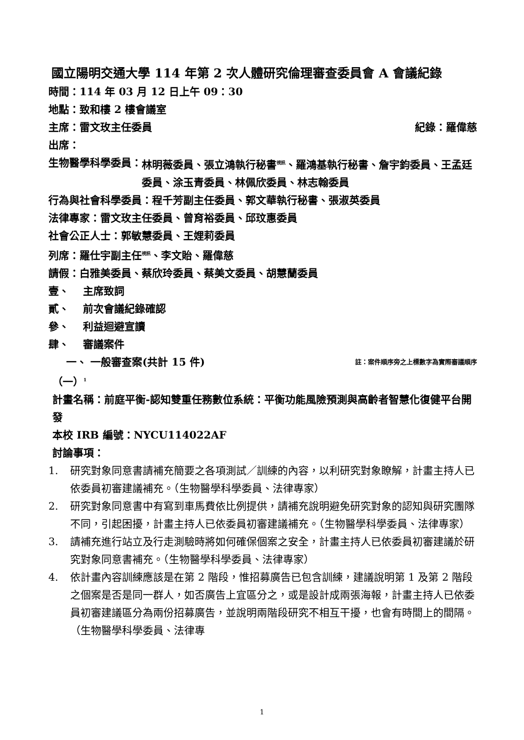國立陽明交通大學 114 年第 2 次人體研究倫理審查委員會 A 會議紀錄
時間：114 年 03 月 12 日上午 09：30
地點：致和樓 2 樓會議室
主席：雷文玫主任委員 紀錄：羅偉慈
出席：
生物醫學科學委員： 林明薇委員、張立鴻執行秘書<sup>視訊</sup>、羅鴻基執行秘書、詹宇鈞委員、王孟廷委員、涂玉青委員、林佩欣委員、林志翰委員
行為與社會科學委員：程千芳副主任委員、郭文華執行秘書、張淑英委員
法律專家：雷文玫主任委員、曾育裕委員、邱玟惠委員
社會公正人士：郭敏慧委員、王娌莉委員
列席：羅仕宇副主任<sup>視訊</sup>、李文貽、羅偉慈
請假：白雅美委員、蔡欣玲委員、蔡美文委員、胡慧蘭委員
壹、　 主席致詞
貳、　 前次會議紀錄確認
參、　 利益迴避宣讀
肆、　 審議案件
一、 一般審查案(共計 15 件) 註：案件順序旁之上標數字為實際審議順序
（一）<sup>1</sup>
計畫名稱：前庭平衡-認知雙重任務數位系統：平衡功能風險預測與高齡者智慧化復健平台開發
本校 IRB 編號：NYCU114022AF
討論事項：
1. 研究對象同意書請補充簡要之各項測試／訓練的內容，以利研究對象瞭解，計畫主持人已依委員初審建議補充。（生物醫學科學委員、法律專家）
2. 研究對象同意書中有寫到車馬費依比例提供，請補充說明避免研究對象的認知與研究團隊不同，引起困擾，計畫主持人已依委員初審建議補充。（生物醫學科學委員、法律專家）
3. 請補充進行站立及行走測驗時將如何確保個案之安全，計畫主持人已依委員初審建議於研究對象同意書補充。（生物醫學科學委員、法律專家）
4. 依計畫內容訓練應該是在第 2 階段，惟招募廣告已包含訓練，建議說明第 1 及第 2 階段之個案是否是同一群人，如否廣告上宜區分之，或是設計成兩張海報，計畫主持人已依委員初審建議區分為兩份招募廣告，並說明兩階段研究不相互干擾，也會有時間上的間隔。（生物醫學科學委員、法律專
1